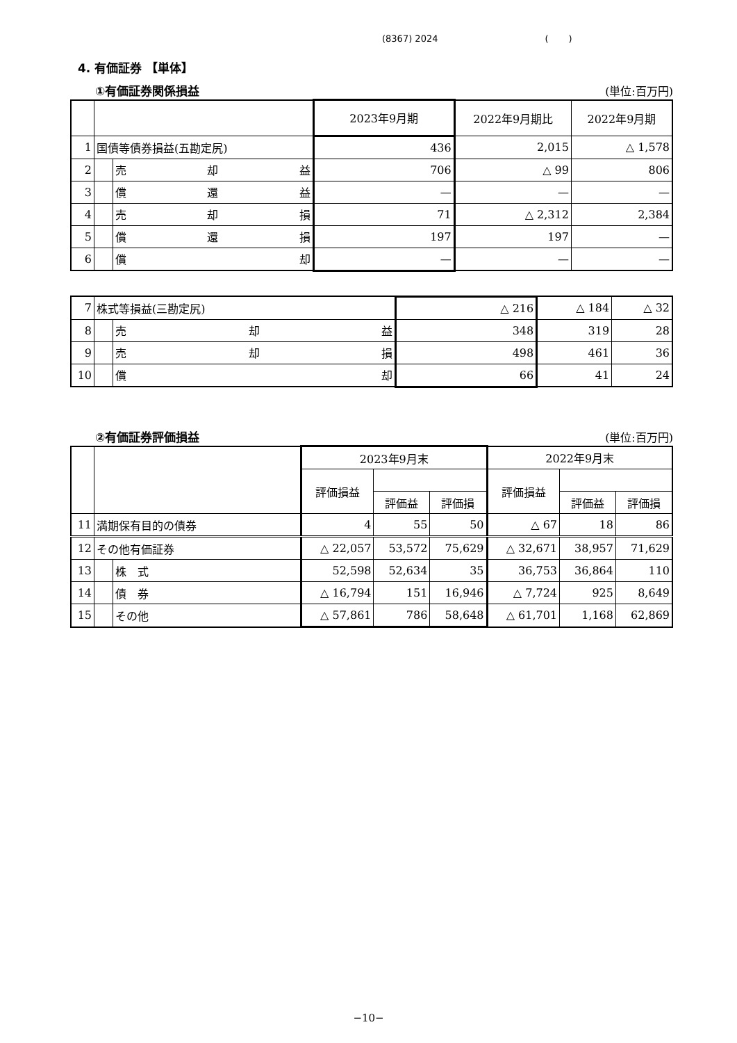(8367) 2024 ( )
4. 有価証券 【単体】
①有価証券関係損益 (単位:百万円)
| | | | 2023年9月期 | 2022年9月期比 | 2022年9月期 |
| --- | --- | --- | --- | --- | --- |
| 1 | 国債等債券損益(五勘定尻) | | 436 | 2,015 | △ 1,578 |
| 2 | | 売 却 益 | 706 | △ 99 | 806 |
| 3 | | 償 還 益 | — | — | — |
| 4 | | 売 却 損 | 71 | △ 2,312 | 2,384 |
| 5 | | 償 還 損 | 197 | 197 | — |
| 6 | | 償 却 | — | — | — |
| 7 | 株式等損益(三勘定尻) | | △ 216 | △ 184 | △ 32 |
| 8 | | 売 却 益 | 348 | 319 | 28 |
| 9 | | 売 却 損 | 498 | 461 | 36 |
| 10 | | 償 却 | 66 | 41 | 24 |
②有価証券評価損益 (単位:百万円)
| | | | 2023年9月末 | | | 2022年9月末 | | |
| --- | --- | --- | --- | --- | --- | --- | --- | --- |
| | | | 評価損益 | | | 評価損益 | | |
| | | | | 評価益 | 評価損 | | 評価益 | 評価損 |
| 11 | 満期保有目的の債券 | | 4 | 55 | 50 | △ 67 | 18 | 86 |
| 12 | その他有価証券 | | △ 22,057 | 53,572 | 75,629 | △ 32,671 | 38,957 | 71,629 |
| 13 | | 株 式 | 52,598 | 52,634 | 35 | 36,753 | 36,864 | 110 |
| 14 | | 債 券 | △ 16,794 | 151 | 16,946 | △ 7,724 | 925 | 8,649 |
| 15 | | その他 | △ 57,861 | 786 | 58,648 | △ 61,701 | 1,168 | 62,869 |
−10−